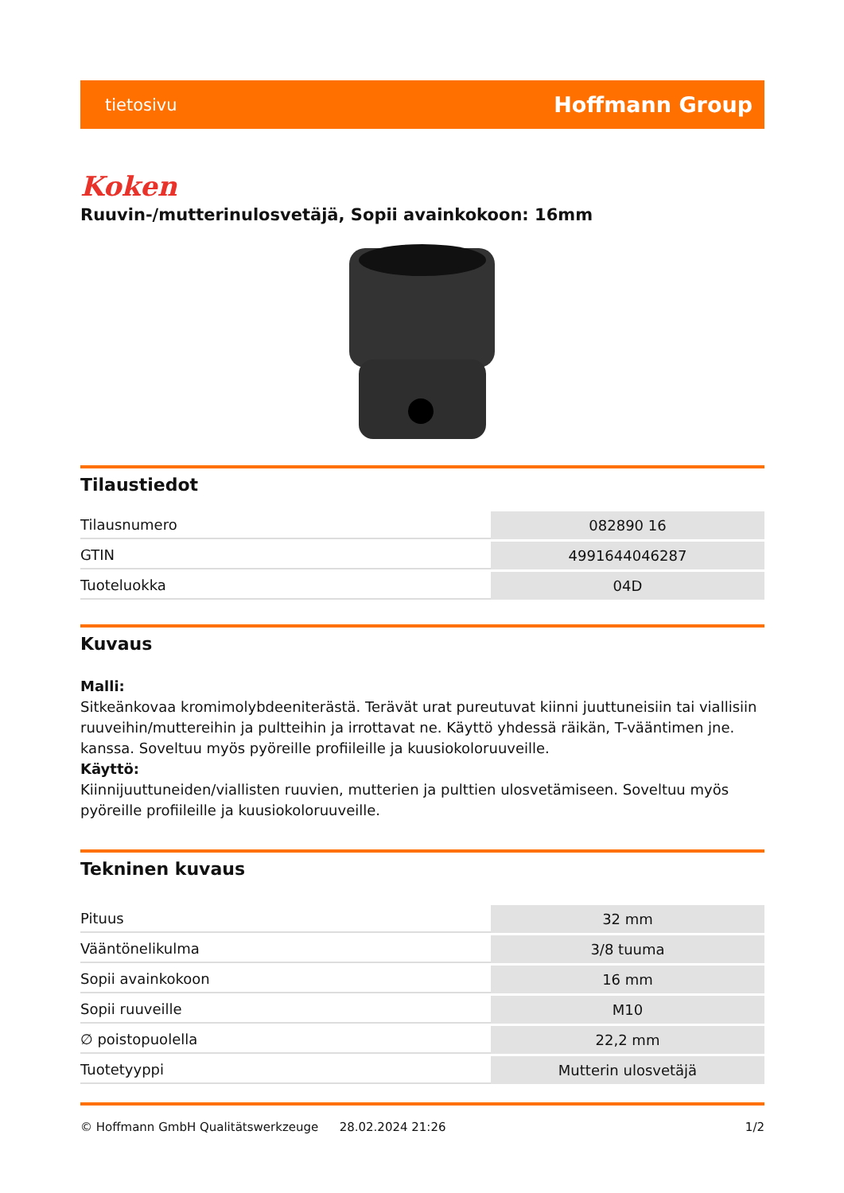tietosivu Hoffmann Group
Koken
Ruuvin-/mutterinulosvetäjä, Sopii avainkokoon: 16mm
Tilaustiedot
| Tilausnumero | 082890 16 |
| GTIN | 4991644046287 |
| Tuoteluokka | 04D |
Kuvaus
Malli:
Sitkeänkovaa kromimolybdeeniterästä. Terävät urat pureutuvat kiinni juuttuneisiin tai viallisiin ruuveihin/muttereihin ja pultteihin ja irrottavat ne. Käyttö yhdessä räikän, T-vääntimen jne. kanssa. Soveltuu myös pyöreille profiileille ja kuusiokoloruuveille.
Käyttö:
Kiinnijuuttuneiden/viallisten ruuvien, mutterien ja pulttien ulosvetämiseen. Soveltuu myös pyöreille profiileille ja kuusiokoloruuveille.
Tekninen kuvaus
| Pituus | 32 mm |
| Vääntönelikulma | 3/8 tuuma |
| Sopii avainkokoon | 16 mm |
| Sopii ruuveille | M10 |
| ∅ poistopuolella | 22,2 mm |
| Tuotetyyppi | Mutterin ulosvetäjä |
© Hoffmann GmbH Qualitätswerkzeuge 28.02.2024 21:26 1/2